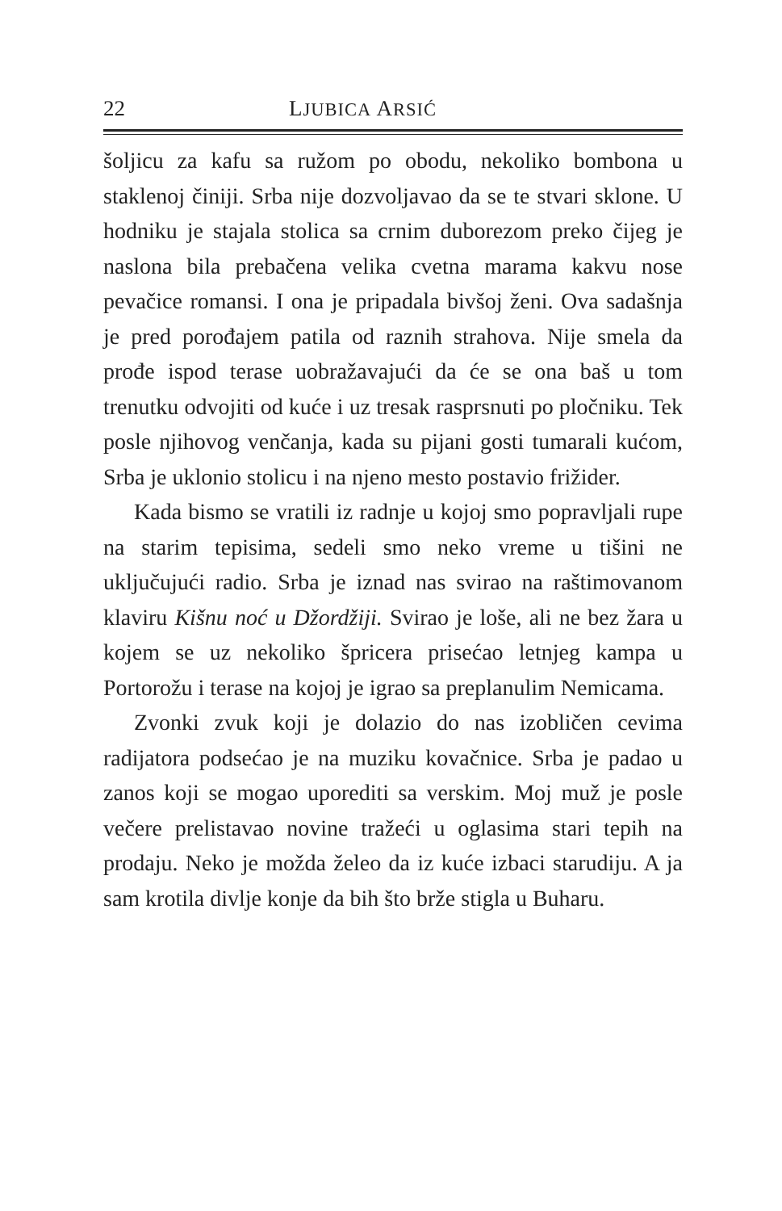22 LJUBICA ARSIĆ
šoljicu za kafu sa ružom po obodu, nekoliko bombona u staklenoj činiji. Srba nije dozvoljavao da se te stvari sklone. U hodniku je stajala stolica sa crnim duborezom preko čijeg je naslona bila prebačena velika cvetna marama kakvu nose pevačice romansi. I ona je pripadala bivšoj ženi. Ova sadašnja je pred porođajem patila od raznih strahova. Nije smela da prođe ispod terase uobražavajući da će se ona baš u tom trenutku odvojiti od kuće i uz tresak rasprsnuti po pločniku. Tek posle njihovog venčanja, kada su pijani gosti tumarali kućom, Srba je uklonio stolicu i na njeno mesto postavio frižider.
Kada bismo se vratili iz radnje u kojoj smo popravljali rupe na starim tepisima, sedeli smo neko vreme u tišini ne uključujući radio. Srba je iznad nas svirao na raštimovanom klaviru Kišnu noć u Džordžiji. Svirao je loše, ali ne bez žara u kojem se uz nekoliko špricera prisećao letnjeg kampa u Portorožu i terase na kojoj je igrao sa preplanulim Nemicama.
Zvonki zvuk koji je dolazio do nas izobličen cevima radijatora podsećao je na muziku kovačnice. Srba je padao u zanos koji se mogao uporediti sa verskim. Moj muž je posle večere prelistavao novine tražeći u oglasima stari tepih na prodaju. Neko je možda želeo da iz kuće izbaci starudiju. A ja sam krotila divlje konje da bih što brže stigla u Buharu.